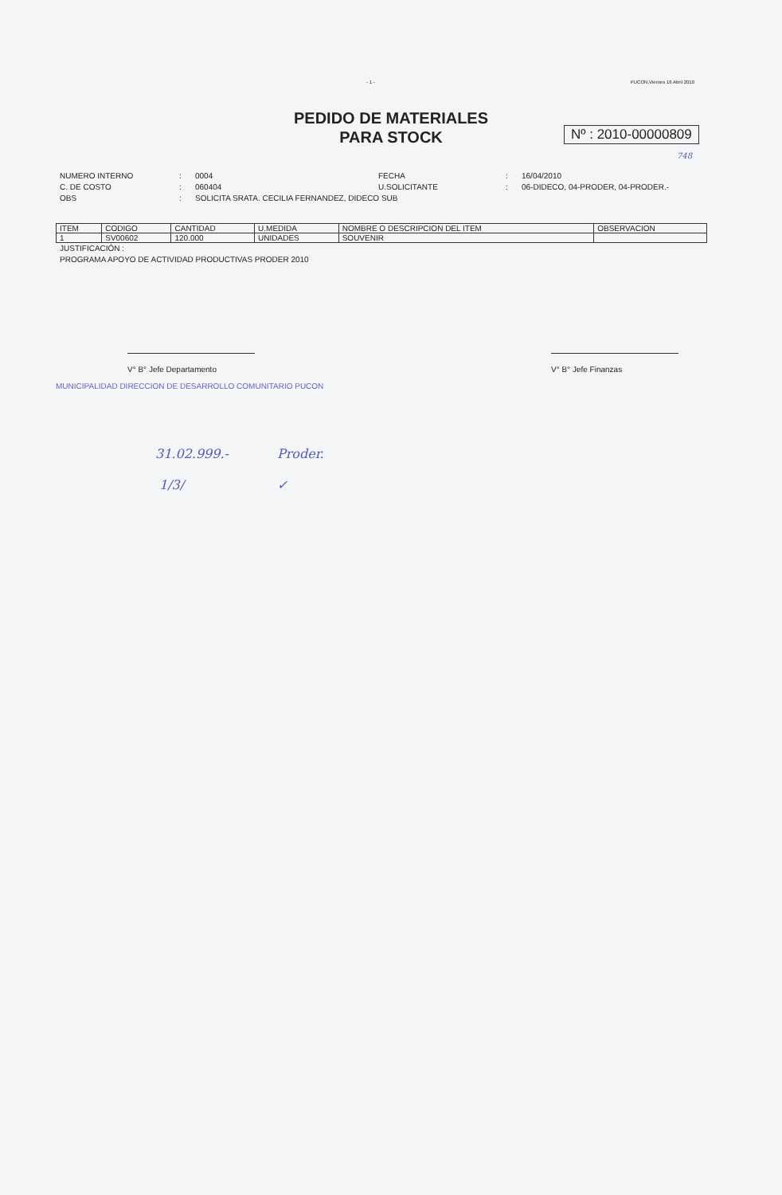- 1 - PUCON,Viernes 16 Abril 2010
PEDIDO DE MATERIALES
PARA STOCK
Nº : 2010-00000809
748
NUMERO INTERNO: 0004 FECHA: 16/04/2010 C. DE COSTO: 060404 U.SOLICITANTE: 06-DIDECO, 04-PRODER, 04-PRODER.- OBS: SOLICITA SRATA. CECILIA FERNANDEZ, DIDECO SUB
| ITEM | CODIGO | CANTIDAD | U.MEDIDA | NOMBRE O DESCRIPCION DEL ITEM | OBSERVACION |
| --- | --- | --- | --- | --- | --- |
| 1 | SV00602 | 120.000 | UNIDADES | SOUVENIR | |
JUSTIFICACIÓN :
PROGRAMA APOYO DE ACTIVIDAD PRODUCTIVAS PRODER 2010
V° B° Jefe Departamento V° B° Jefe Finanzas
MUNICIPALIDAD DIRECCION DE DESARROLLO COMUNITARIO PUCON
31.02.999.- Proder.
1/3/ ✓